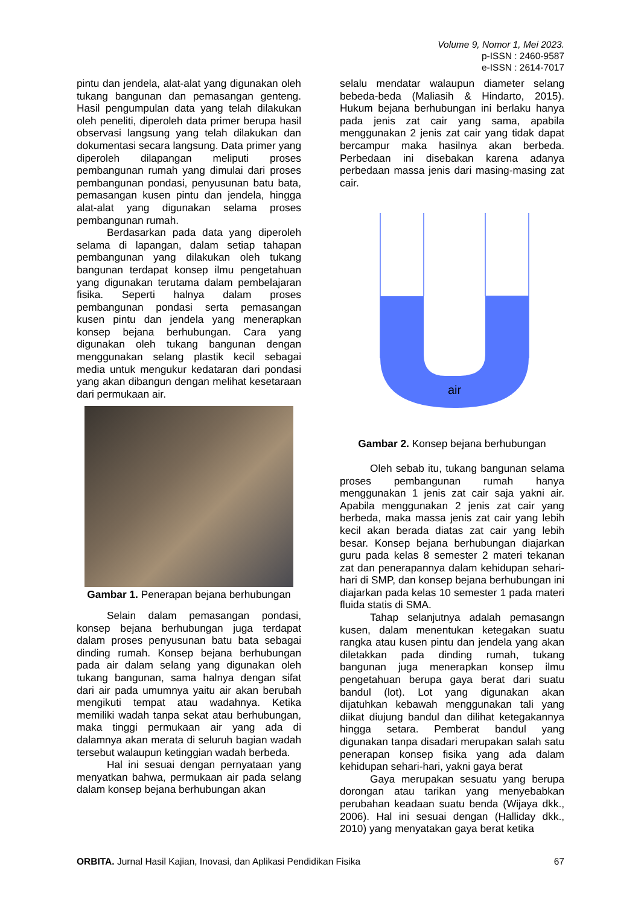Volume 9, Nomor 1, Mei 2023.
p-ISSN : 2460-9587
e-ISSN : 2614-7017
pintu dan jendela, alat-alat yang digunakan oleh tukang bangunan dan pemasangan genteng. Hasil pengumpulan data yang telah dilakukan oleh peneliti, diperoleh data primer berupa hasil observasi langsung yang telah dilakukan dan dokumentasi secara langsung. Data primer yang diperoleh dilapangan meliputi proses pembangunan rumah yang dimulai dari proses pembangunan pondasi, penyusunan batu bata, pemasangan kusen pintu dan jendela, hingga alat-alat yang digunakan selama proses pembangunan rumah.
Berdasarkan pada data yang diperoleh selama di lapangan, dalam setiap tahapan pembangunan yang dilakukan oleh tukang bangunan terdapat konsep ilmu pengetahuan yang digunakan terutama dalam pembelajaran fisika. Seperti halnya dalam proses pembangunan pondasi serta pemasangan kusen pintu dan jendela yang menerapkan konsep bejana berhubungan. Cara yang digunakan oleh tukang bangunan dengan menggunakan selang plastik kecil sebagai media untuk mengukur kedataran dari pondasi yang akan dibangun dengan melihat kesetaraan dari permukaan air.
Gambar 1. Penerapan bejana berhubungan
Selain dalam pemasangan pondasi, konsep bejana berhubungan juga terdapat dalam proses penyusunan batu bata sebagai dinding rumah. Konsep bejana berhubungan pada air dalam selang yang digunakan oleh tukang bangunan, sama halnya dengan sifat dari air pada umumnya yaitu air akan berubah mengikuti tempat atau wadahnya. Ketika memiliki wadah tanpa sekat atau berhubungan, maka tinggi permukaan air yang ada di dalamnya akan merata di seluruh bagian wadah tersebut walaupun ketinggian wadah berbeda.
Hal ini sesuai dengan pernyataan yang menyatkan bahwa, permukaan air pada selang dalam konsep bejana berhubungan akan
selalu mendatar walaupun diameter selang bebeda-beda (Maliasih & Hindarto, 2015). Hukum bejana berhubungan ini berlaku hanya pada jenis zat cair yang sama, apabila menggunakan 2 jenis zat cair yang tidak dapat bercampur maka hasilnya akan berbeda. Perbedaan ini disebakan karena adanya perbedaan massa jenis dari masing-masing zat cair.
air
Gambar 2. Konsep bejana berhubungan
Oleh sebab itu, tukang bangunan selama proses pembangunan rumah hanya menggunakan 1 jenis zat cair saja yakni air. Apabila menggunakan 2 jenis zat cair yang berbeda, maka massa jenis zat cair yang lebih kecil akan berada diatas zat cair yang lebih besar. Konsep bejana berhubungan diajarkan guru pada kelas 8 semester 2 materi tekanan zat dan penerapannya dalam kehidupan sehari-hari di SMP, dan konsep bejana berhubungan ini diajarkan pada kelas 10 semester 1 pada materi fluida statis di SMA.
Tahap selanjutnya adalah pemasangn kusen, dalam menentukan ketegakan suatu rangka atau kusen pintu dan jendela yang akan diletakkan pada dinding rumah, tukang bangunan juga menerapkan konsep ilmu pengetahuan berupa gaya berat dari suatu bandul (lot). Lot yang digunakan akan dijatuhkan kebawah menggunakan tali yang diikat diujung bandul dan dilihat ketegakannya hingga setara. Pemberat bandul yang digunakan tanpa disadari merupakan salah satu penerapan konsep fisika yang ada dalam kehidupan sehari-hari, yakni gaya berat
Gaya merupakan sesuatu yang berupa dorongan atau tarikan yang menyebabkan perubahan keadaan suatu benda (Wijaya dkk., 2006). Hal ini sesuai dengan (Halliday dkk., 2010) yang menyatakan gaya berat ketika
ORBITA. Jurnal Hasil Kajian, Inovasi, dan Aplikasi Pendidikan Fisika 67